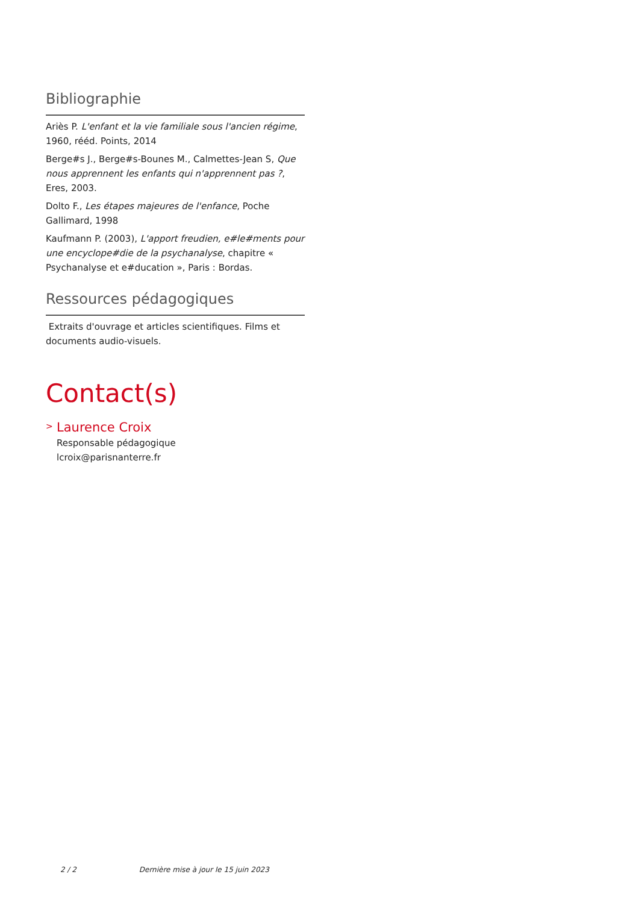Bibliographie
Ariès P. L'enfant et la vie familiale sous l'ancien régime, 1960, rééd. Points, 2014
Berge#s J., Berge#s-Bounes M., Calmettes-Jean S, Que nous apprennent les enfants qui n'apprennent pas ?, Eres, 2003.
Dolto F., Les étapes majeures de l'enfance, Poche Gallimard, 1998
Kaufmann P. (2003), L'apport freudien, e#le#ments pour une encyclope#die de la psychanalyse, chapitre « Psychanalyse et e#ducation », Paris : Bordas.
Ressources pédagogiques
Extraits d'ouvrage et articles scientifiques. Films et documents audio-visuels.
Contact(s)
>
Laurence Croix
Responsable pédagogique
lcroix@parisnanterre.fr
2 / 2 Dernière mise à jour le 15 juin 2023